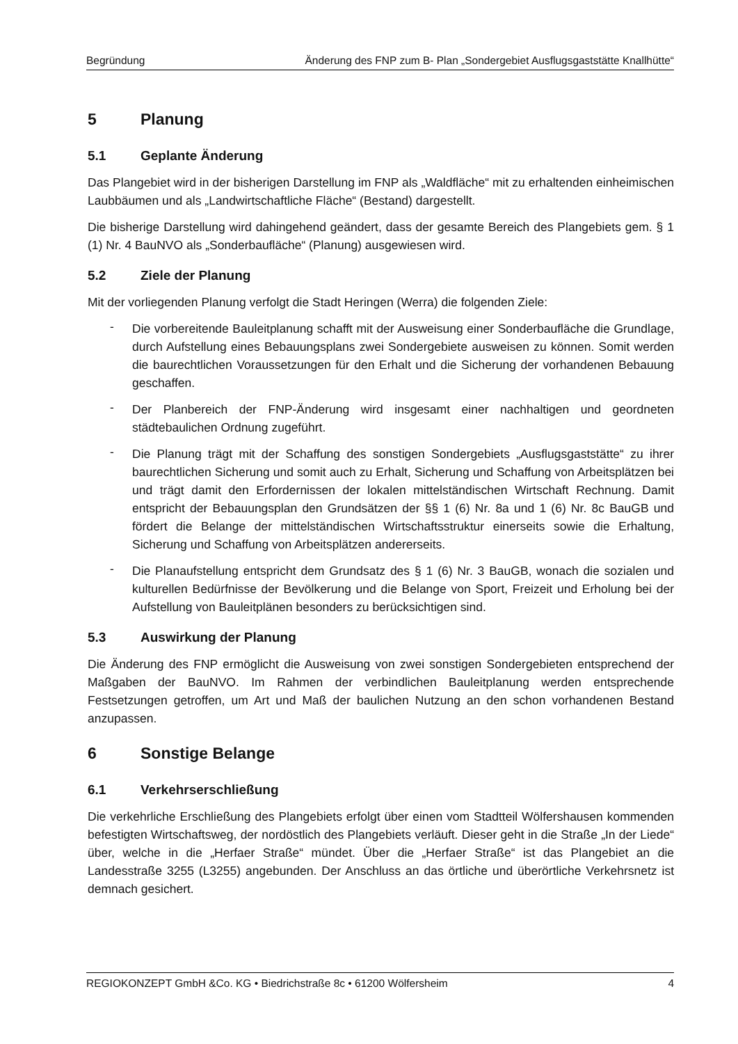Begründung Änderung des FNP zum B- Plan „Sondergebiet Ausflugsgaststätte Knallhütte“
5 Planung
5.1 Geplante Änderung
Das Plangebiet wird in der bisherigen Darstellung im FNP als „Waldfläche“ mit zu erhaltenden einheimischen Laubbäumen und als „Landwirtschaftliche Fläche“ (Bestand) dargestellt.
Die bisherige Darstellung wird dahingehend geändert, dass der gesamte Bereich des Plangebiets gem. § 1 (1) Nr. 4 BauNVO als „Sonderbaufläche“ (Planung) ausgewiesen wird.
5.2 Ziele der Planung
Mit der vorliegenden Planung verfolgt die Stadt Heringen (Werra) die folgenden Ziele:
-
Die vorbereitende Bauleitplanung schafft mit der Ausweisung einer Sonderbaufläche die Grundlage, durch Aufstellung eines Bebauungsplans zwei Sondergebiete ausweisen zu können. Somit werden die baurechtlichen Voraussetzungen für den Erhalt und die Sicherung der vorhandenen Bebauung geschaffen.
-
Der Planbereich der FNP-Änderung wird insgesamt einer nachhaltigen und geordneten städtebaulichen Ordnung zugeführt.
-
Die Planung trägt mit der Schaffung des sonstigen Sondergebiets „Ausflugsgaststätte“ zu ihrer baurechtlichen Sicherung und somit auch zu Erhalt, Sicherung und Schaffung von Arbeitsplätzen bei und trägt damit den Erfordernissen der lokalen mittelständischen Wirtschaft Rechnung. Damit entspricht der Bebauungsplan den Grundsätzen der §§ 1 (6) Nr. 8a und 1 (6) Nr. 8c BauGB und fördert die Belange der mittelständischen Wirtschaftsstruktur einerseits sowie die Erhaltung, Sicherung und Schaffung von Arbeitsplätzen andererseits.
-
Die Planaufstellung entspricht dem Grundsatz des § 1 (6) Nr. 3 BauGB, wonach die sozialen und kulturellen Bedürfnisse der Bevölkerung und die Belange von Sport, Freizeit und Erholung bei der Aufstellung von Bauleitplänen besonders zu berücksichtigen sind.
5.3 Auswirkung der Planung
Die Änderung des FNP ermöglicht die Ausweisung von zwei sonstigen Sondergebieten entsprechend der Maßgaben der BauNVO. Im Rahmen der verbindlichen Bauleitplanung werden entsprechende Festsetzungen getroffen, um Art und Maß der baulichen Nutzung an den schon vorhandenen Bestand anzupassen.
6 Sonstige Belange
6.1 Verkehrserschließung
Die verkehrliche Erschließung des Plangebiets erfolgt über einen vom Stadtteil Wölfershausen kommenden befestigten Wirtschaftsweg, der nordöstlich des Plangebiets verläuft. Dieser geht in die Straße „In der Liede“ über, welche in die „Herfaer Straße“ mündet. Über die „Herfaer Straße“ ist das Plangebiet an die Landesstraße 3255 (L3255) angebunden. Der Anschluss an das örtliche und überörtliche Verkehrsnetz ist demnach gesichert.
REGIOKONZEPT GmbH &Co. KG • Biedrichstraße 8c • 61200 Wölfersheim 4